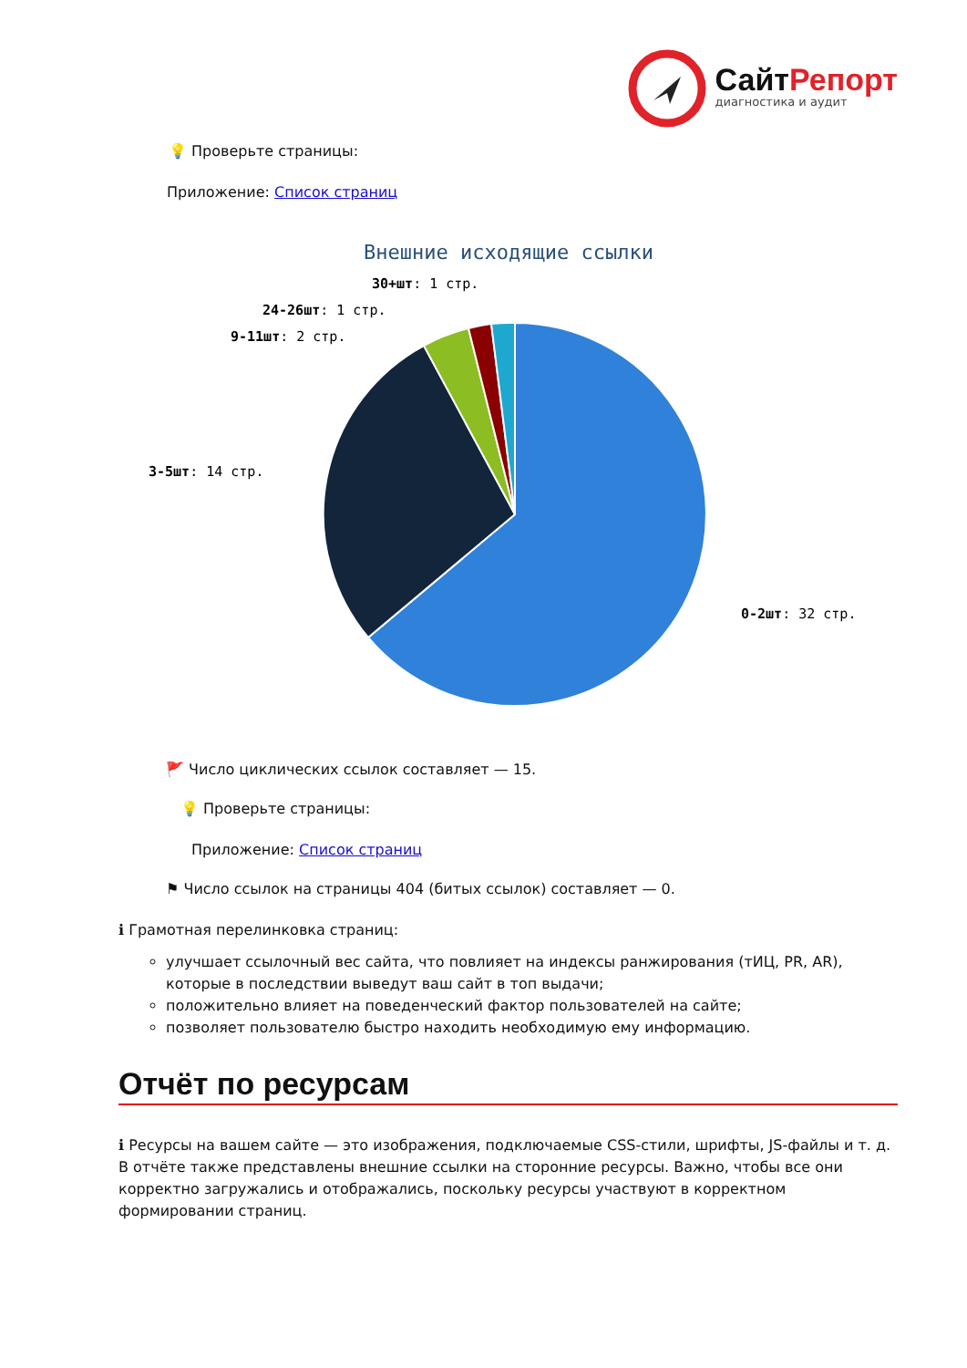СайтРепорт
диагностика и аудит
💡 Проверьте страницы:
Приложение: Список страниц
Внешние исходящие ссылки
30+шт: 1 стр.
24-26шт: 1 стр.
9-11шт: 2 стр.
3-5шт: 14 стр.
0-2шт: 32 стр.
🚩 Число циклических ссылок составляет — 15.
💡 Проверьте страницы:
Приложение: Список страниц
⚑ Число ссылок на страницы 404 (битых ссылок) составляет — 0.
ℹ Грамотная перелинковка страниц:
улучшает ссылочный вес сайта, что повлияет на индексы ранжирования (тИЦ, PR, AR), которые в последствии выведут ваш сайт в топ выдачи;
положительно влияет на поведенческий фактор пользователей на сайте;
позволяет пользователю быстро находить необходимую ему информацию.
Отчёт по ресурсам
ℹ Ресурсы на вашем сайте — это изображения, подключаемые CSS-стили, шрифты, JS-файлы и т. д. В отчёте также представлены внешние ссылки на сторонние ресурсы. Важно, чтобы все они корректно загружались и отображались, поскольку ресурсы участвуют в корректном формировании страниц.